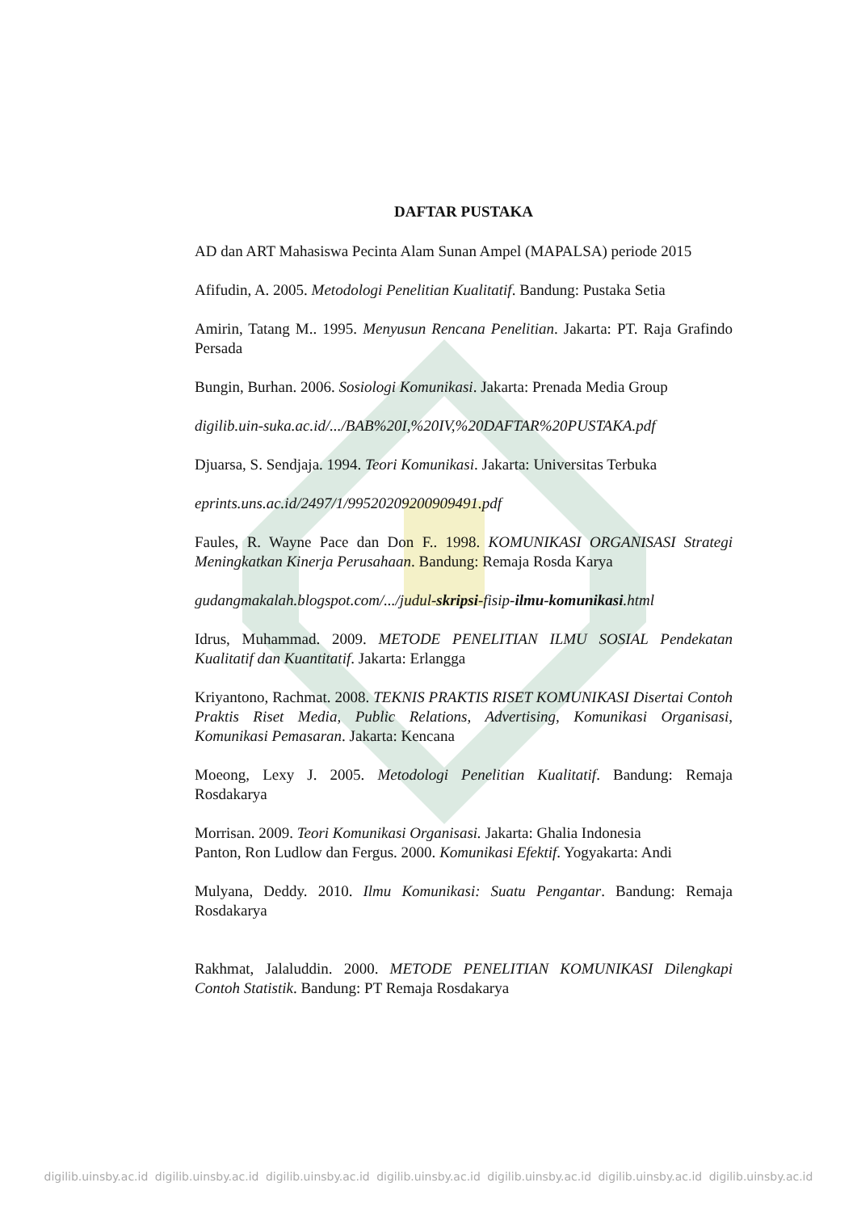DAFTAR PUSTAKA
AD dan ART Mahasiswa Pecinta Alam Sunan Ampel (MAPALSA) periode 2015
Afifudin, A. 2005. Metodologi Penelitian Kualitatif. Bandung: Pustaka Setia
Amirin, Tatang M.. 1995. Menyusun Rencana Penelitian. Jakarta: PT. Raja Grafindo Persada
Bungin, Burhan. 2006. Sosiologi Komunikasi. Jakarta: Prenada Media Group
digilib.uin-suka.ac.id/.../BAB%20I,%20IV,%20DAFTAR%20PUSTAKA.pdf
Djuarsa, S. Sendjaja. 1994. Teori Komunikasi. Jakarta: Universitas Terbuka
eprints.uns.ac.id/2497/1/99520209200909491.pdf
Faules, R. Wayne Pace dan Don F.. 1998. KOMUNIKASI ORGANISASI Strategi Meningkatkan Kinerja Perusahaan. Bandung: Remaja Rosda Karya
gudangmakalah.blogspot.com/.../judul-skripsi-fisip-ilmu-komunikasi.html
Idrus, Muhammad. 2009. METODE PENELITIAN ILMU SOSIAL Pendekatan Kualitatif dan Kuantitatif. Jakarta: Erlangga
Kriyantono, Rachmat. 2008. TEKNIS PRAKTIS RISET KOMUNIKASI Disertai Contoh Praktis Riset Media, Public Relations, Advertising, Komunikasi Organisasi, Komunikasi Pemasaran. Jakarta: Kencana
Moeong, Lexy J. 2005. Metodologi Penelitian Kualitatif. Bandung: Remaja Rosdakarya
Morrisan. 2009. Teori Komunikasi Organisasi. Jakarta: Ghalia Indonesia
Panton, Ron Ludlow dan Fergus. 2000. Komunikasi Efektif. Yogyakarta: Andi
Mulyana, Deddy. 2010. Ilmu Komunikasi: Suatu Pengantar. Bandung: Remaja Rosdakarya
Rakhmat, Jalaluddin. 2000. METODE PENELITIAN KOMUNIKASI Dilengkapi Contoh Statistik. Bandung: PT Remaja Rosdakarya
digilib.uinsby.ac.id digilib.uinsby.ac.id digilib.uinsby.ac.id digilib.uinsby.ac.id digilib.uinsby.ac.id digilib.uinsby.ac.id digilib.uinsby.ac.id